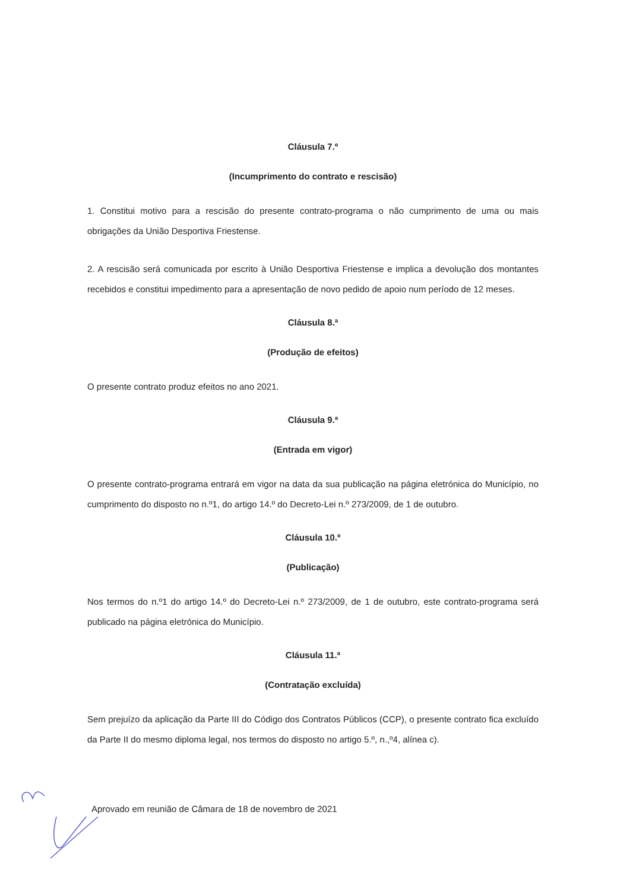Cláusula 7.º
(Incumprimento do contrato e rescisão)
1. Constitui motivo para a rescisão do presente contrato-programa o não cumprimento de uma ou mais obrigações da União Desportiva Friestense.
2. A rescisão será comunicada por escrito à União Desportiva Friestense e implica a devolução dos montantes recebidos e constitui impedimento para a apresentação de novo pedido de apoio num período de 12 meses.
Cláusula 8.ª
(Produção de efeitos)
O presente contrato produz efeitos no ano 2021.
Cláusula 9.ª
(Entrada em vigor)
O presente contrato-programa entrará em vigor na data da sua publicação na página eletrónica do Município, no cumprimento do disposto no n.º1, do artigo 14.º do Decreto-Lei n.º 273/2009, de 1 de outubro.
Cláusula 10.º
(Publicação)
Nos termos do n.º1 do artigo 14.º do Decreto-Lei n.º 273/2009, de 1 de outubro, este contrato-programa será publicado na página eletrónica do Município.
Cláusula 11.ª
(Contratação excluída)
Sem prejuízo da aplicação da Parte III do Código dos Contratos Públicos (CCP), o presente contrato fica excluído da Parte II do mesmo diploma legal, nos termos do disposto no artigo 5.º, n.,º4, alínea c).
Aprovado em reunião de Câmara de 18 de novembro de 2021